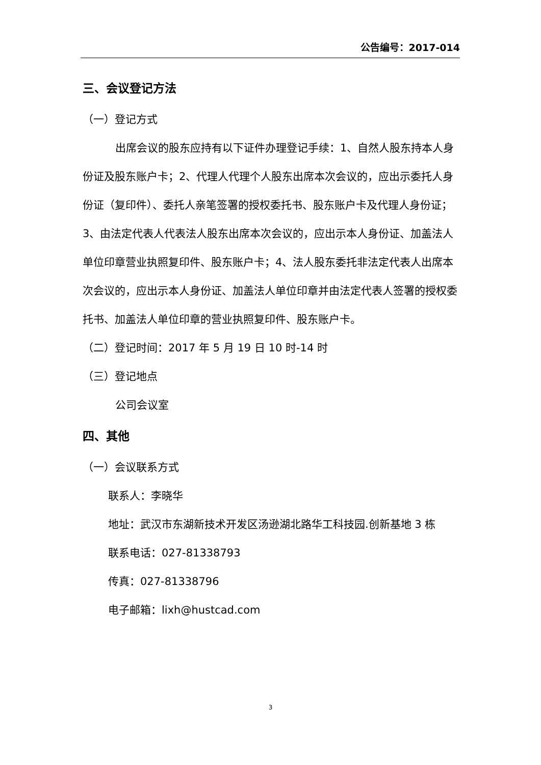公告编号：2017-014
三、会议登记方法
（一）登记方式
出席会议的股东应持有以下证件办理登记手续：1、自然人股东持本人身份证及股东账户卡；2、代理人代理个人股东出席本次会议的，应出示委托人身份证（复印件）、委托人亲笔签署的授权委托书、股东账户卡及代理人身份证；3、由法定代表人代表法人股东出席本次会议的，应出示本人身份证、加盖法人单位印章营业执照复印件、股东账户卡；4、法人股东委托非法定代表人出席本次会议的，应出示本人身份证、加盖法人单位印章并由法定代表人签署的授权委托书、加盖法人单位印章的营业执照复印件、股东账户卡。
（二）登记时间：2017 年 5 月 19 日 10 时-14 时
（三）登记地点
公司会议室
四、其他
（一）会议联系方式
联系人：李晓华
地址：武汉市东湖新技术开发区汤逊湖北路华工科技园.创新基地 3 栋
联系电话：027-81338793
传真：027-81338796
电子邮箱：lixh@hustcad.com
3